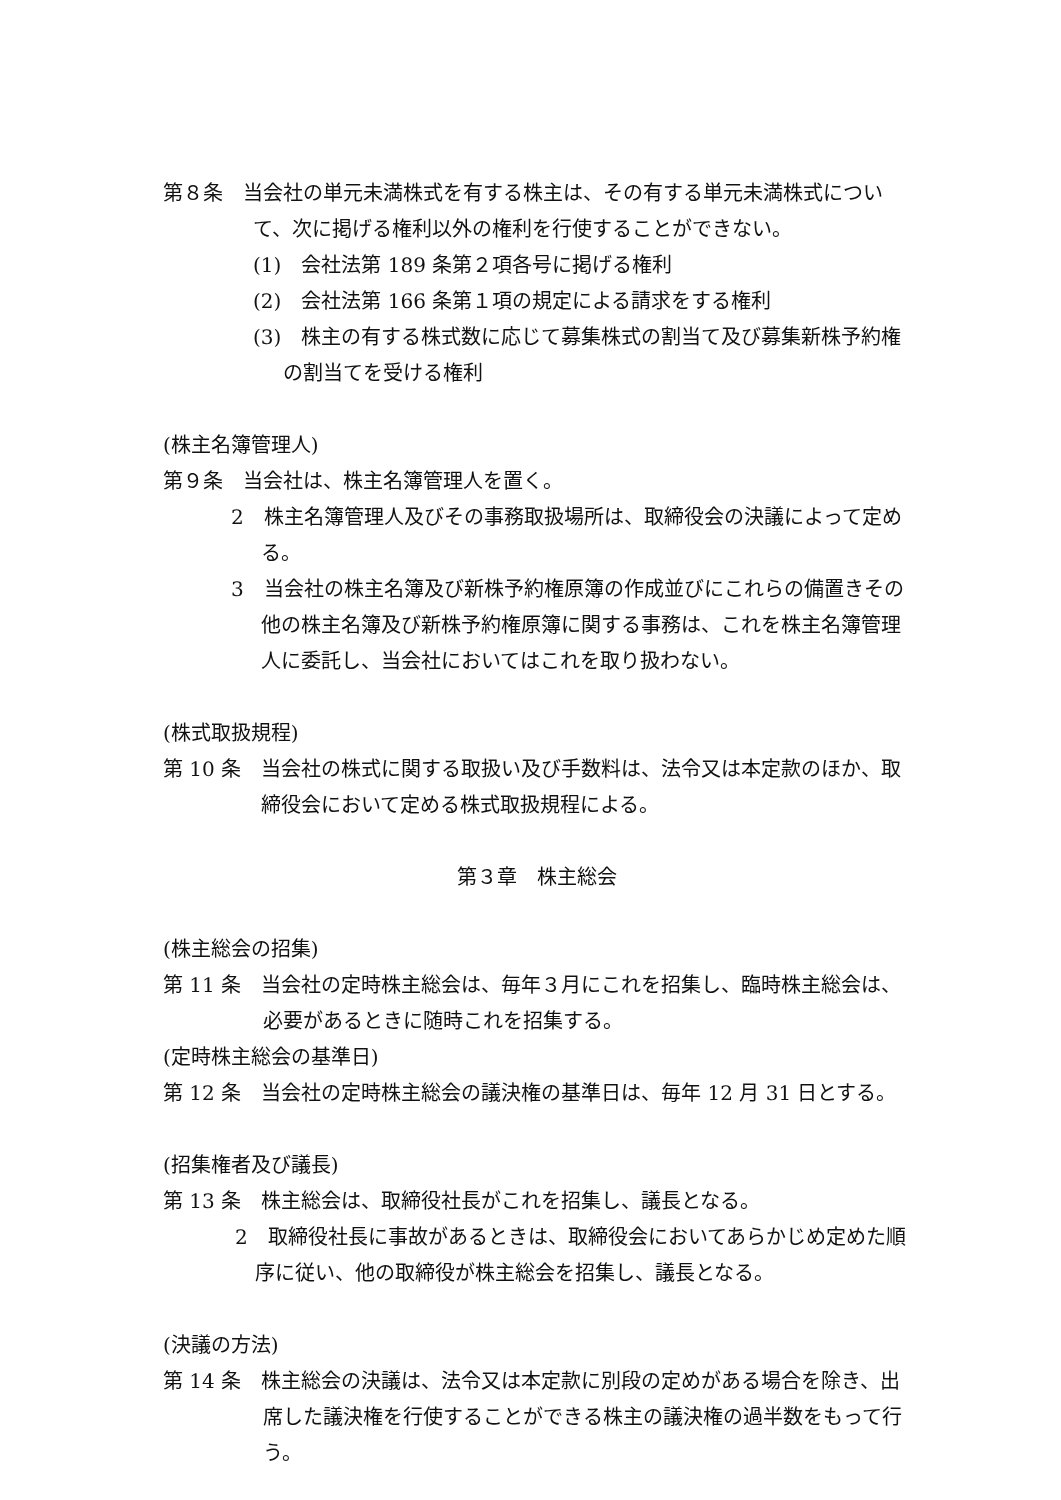第８条　当会社の単元未満株式を有する株主は、その有する単元未満株式について、次に掲げる権利以外の権利を行使することができない。
(1)　会社法第 189 条第２項各号に掲げる権利
(2)　会社法第 166 条第１項の規定による請求をする権利
(3)　株主の有する株式数に応じて募集株式の割当て及び募集新株予約権の割当てを受ける権利
(株主名簿管理人)
第９条　当会社は、株主名簿管理人を置く。
2　株主名簿管理人及びその事務取扱場所は、取締役会の決議によって定める。
3　当会社の株主名簿及び新株予約権原簿の作成並びにこれらの備置きその他の株主名簿及び新株予約権原簿に関する事務は、これを株主名簿管理人に委託し、当会社においてはこれを取り扱わない。
(株式取扱規程)
第 10 条　当会社の株式に関する取扱い及び手数料は、法令又は本定款のほか、取締役会において定める株式取扱規程による。
第３章　株主総会
(株主総会の招集)
第 11 条　当会社の定時株主総会は、毎年３月にこれを招集し、臨時株主総会は、必要があるときに随時これを招集する。
(定時株主総会の基準日)
第 12 条　当会社の定時株主総会の議決権の基準日は、毎年 12 月 31 日とする。
(招集権者及び議長)
第 13 条　株主総会は、取締役社長がこれを招集し、議長となる。
2　取締役社長に事故があるときは、取締役会においてあらかじめ定めた順序に従い、他の取締役が株主総会を招集し、議長となる。
(決議の方法)
第 14 条　株主総会の決議は、法令又は本定款に別段の定めがある場合を除き、出席した議決権を行使することができる株主の議決権の過半数をもって行う。